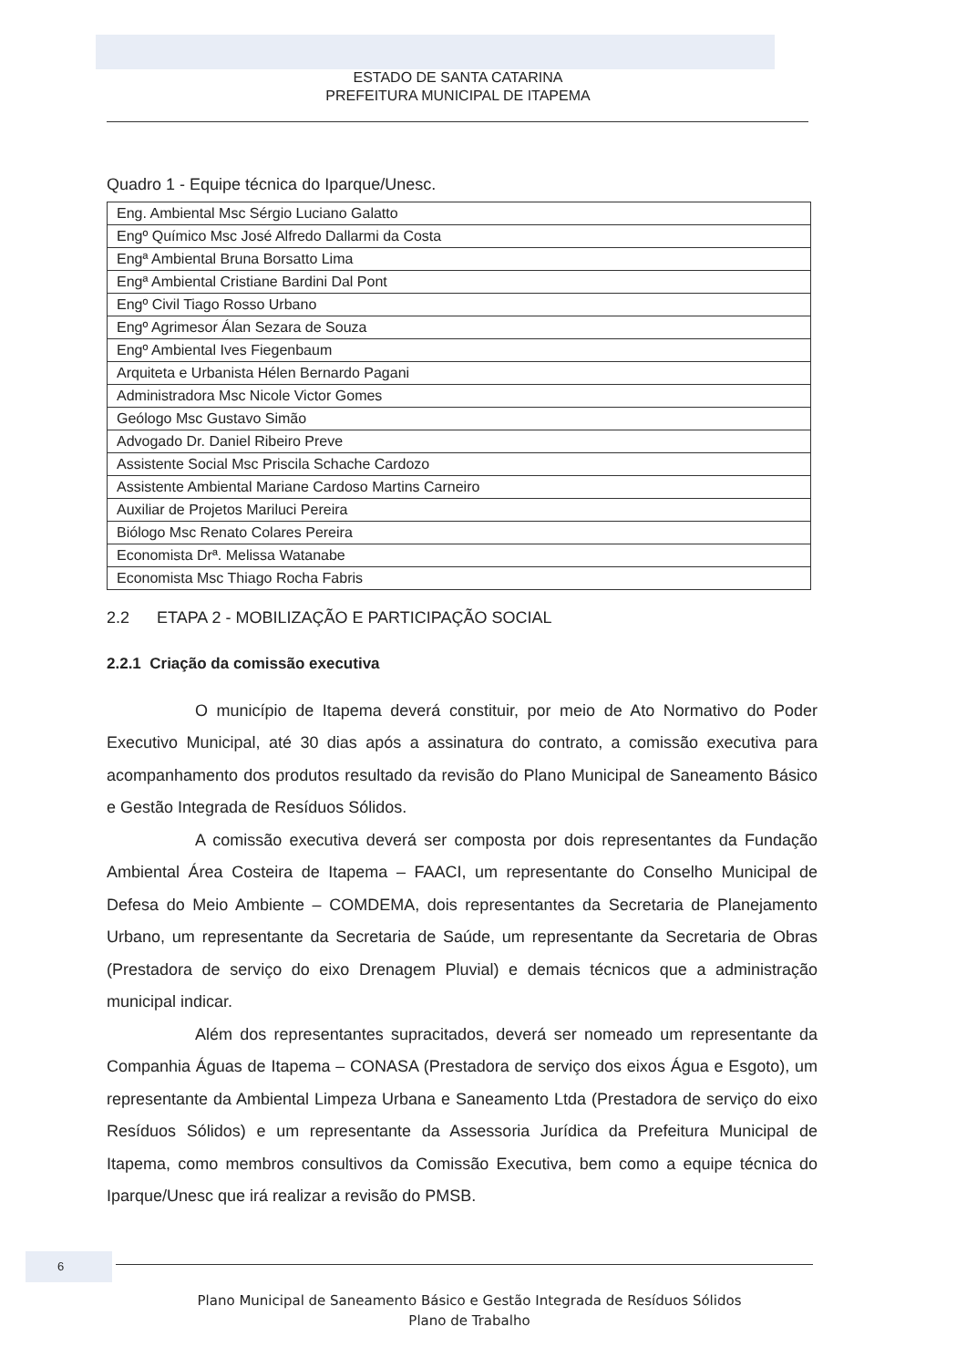ESTADO DE SANTA CATARINA
PREFEITURA MUNICIPAL DE ITAPEMA
Quadro 1 - Equipe técnica do Iparque/Unesc.
| Eng. Ambiental Msc Sérgio Luciano Galatto |
| Engº Químico Msc José Alfredo Dallarmi da Costa |
| Engª Ambiental Bruna Borsatto Lima |
| Engª Ambiental Cristiane Bardini Dal Pont |
| Engº Civil Tiago Rosso Urbano |
| Engº Agrimesor Álan Sezara de Souza |
| Engº Ambiental Ives Fiegenbaum |
| Arquiteta e Urbanista Hélen Bernardo Pagani |
| Administradora Msc Nicole Victor Gomes |
| Geólogo Msc Gustavo Simão |
| Advogado Dr. Daniel Ribeiro Preve |
| Assistente Social Msc Priscila Schache Cardozo |
| Assistente Ambiental Mariane Cardoso Martins Carneiro |
| Auxiliar de Projetos Mariluci Pereira |
| Biólogo Msc Renato Colares Pereira |
| Economista Drª. Melissa Watanabe |
| Economista Msc Thiago Rocha Fabris |
2.2 ETAPA 2 - MOBILIZAÇÃO E PARTICIPAÇÃO SOCIAL
2.2.1 Criação da comissão executiva
O município de Itapema deverá constituir, por meio de Ato Normativo do Poder Executivo Municipal, até 30 dias após a assinatura do contrato, a comissão executiva para acompanhamento dos produtos resultado da revisão do Plano Municipal de Saneamento Básico e Gestão Integrada de Resíduos Sólidos.
A comissão executiva deverá ser composta por dois representantes da Fundação Ambiental Área Costeira de Itapema – FAACI, um representante do Conselho Municipal de Defesa do Meio Ambiente – COMDEMA, dois representantes da Secretaria de Planejamento Urbano, um representante da Secretaria de Saúde, um representante da Secretaria de Obras (Prestadora de serviço do eixo Drenagem Pluvial) e demais técnicos que a administração municipal indicar.
Além dos representantes supracitados, deverá ser nomeado um representante da Companhia Águas de Itapema – CONASA (Prestadora de serviço dos eixos Água e Esgoto), um representante da Ambiental Limpeza Urbana e Saneamento Ltda (Prestadora de serviço do eixo Resíduos Sólidos) e um representante da Assessoria Jurídica da Prefeitura Municipal de Itapema, como membros consultivos da Comissão Executiva, bem como a equipe técnica do Iparque/Unesc que irá realizar a revisão do PMSB.
6
Plano Municipal de Saneamento Básico e Gestão Integrada de Resíduos Sólidos
Plano de Trabalho